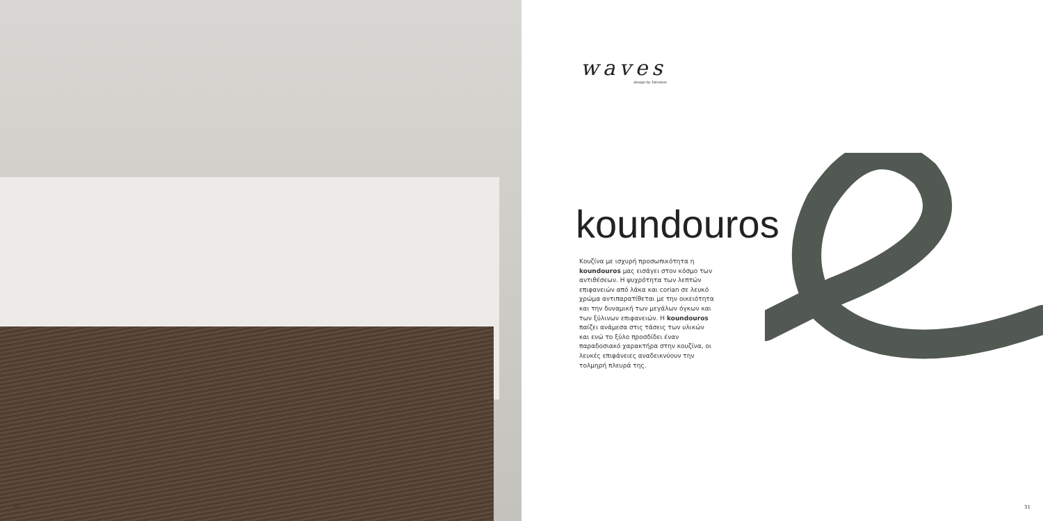30
waves
design by Varotsos
koundouros
Κουζίνα με ισχυρή προσωπικότητα η koundouros μας εισάγει στον κόσμο των αντιθέσεων. Η ψυχρότητα των λεπτών επιφανειών από λάκα και corian σε λευκό χρώμα αντιπαρατίθεται με την οικειότητα και την δυναμική των μεγάλων όγκων και των ξύλινων επιφανειών. Η koundouros παίζει ανάμεσα στις τάσεις των υλικών και ενώ το ξύλο προσδίδει έναν παραδοσιακό χαρακτήρα στην κουζίνα, οι λευκές επιφάνειες αναδεικνύουν την τολμηρή πλευρά της.
31